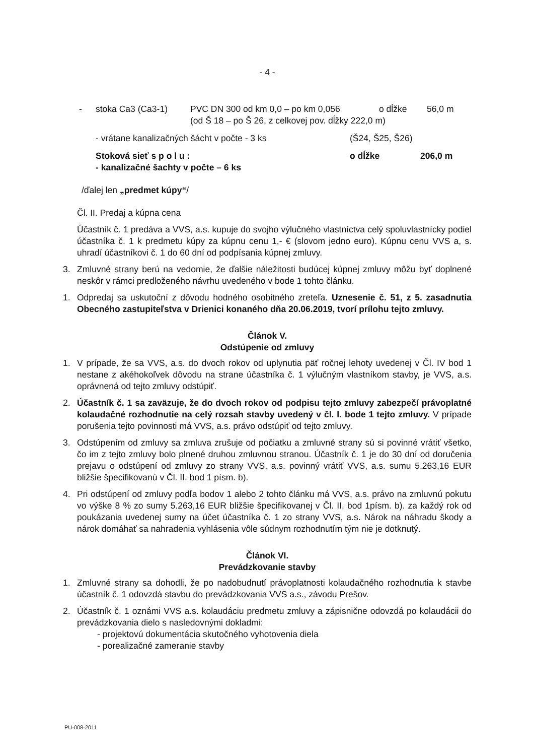- 4 -
- stoka Ca3 (Ca3-1) PVC DN 300 od km 0,0 – po km 0,056 o dĺžke 56,0 m
(od Š 18 – po Š 26, z celkovej pov. dĺžky 222,0 m)
- vrátane kanalizačných šácht v počte - 3 ks (Š24, Š25, Š26)
Stoková sieť s p o l u : o dĺžke 206,0 m
- kanalizačné šachty v počte – 6 ks
/ďalej len „predmet kúpy“/
Čl. II. Predaj a kúpna cena
Účastník č. 1 predáva a VVS, a.s. kupuje do svojho výlučného vlastníctva celý spoluvlastnícky podiel účastníka č. 1 k predmetu kúpy za kúpnu cenu 1,- € (slovom jedno euro). Kúpnu cenu VVS a, s. uhradí účastníkovi č. 1 do 60 dní od podpísania kúpnej zmluvy.
3. Zmluvné strany berú na vedomie, že ďalšie náležitosti budúcej kúpnej zmluvy môžu byť doplnené neskôr v rámci predloženého návrhu uvedeného v bode 1 tohto článku.
1. Odpredaj sa uskutoční z dôvodu hodného osobitného zreteľa. Uznesenie č. 51, z 5. zasadnutia Obecného zastupiteľstva v Drienici konaného dňa 20.06.2019, tvorí prílohu tejto zmluvy.
Článok V.
Odstúpenie od zmluvy
1. V prípade, že sa VVS, a.s. do dvoch rokov od uplynutia päť ročnej lehoty uvedenej v Čl. IV bod 1 nestane z akéhokoľvek dôvodu na strane účastníka č. 1 výlučným vlastníkom stavby, je VVS, a.s. oprávnená od tejto zmluvy odstúpiť.
2. Účastník č. 1 sa zaväzuje, že do dvoch rokov od podpisu tejto zmluvy zabezpečí právoplatné kolaudačné rozhodnutie na celý rozsah stavby uvedený v čl. I. bode 1 tejto zmluvy. V prípade porušenia tejto povinnosti má VVS, a.s. právo odstúpiť od tejto zmluvy.
3. Odstúpením od zmluvy sa zmluva zrušuje od počiatku a zmluvné strany sú si povinné vrátiť všetko, čo im z tejto zmluvy bolo plnené druhou zmluvnou stranou. Účastník č. 1 je do 30 dní od doručenia prejavu o odstúpení od zmluvy zo strany VVS, a.s. povinný vrátiť VVS, a.s. sumu 5.263,16 EUR bližšie špecifikovanú v Čl. II. bod 1 písm. b).
4. Pri odstúpení od zmluvy podľa bodov 1 alebo 2 tohto článku má VVS, a.s. právo na zmluvnú pokutu vo výške 8 % zo sumy 5.263,16 EUR bližšie špecifikovanej v Čl. II. bod 1písm. b). za každý rok od poukázania uvedenej sumy na účet účastníka č. 1 zo strany VVS, a.s. Nárok na náhradu škody a nárok domáhať sa nahradenia vyhlásenia vôle súdnym rozhodnutím tým nie je dotknutý.
Článok VI.
Prevádzkovanie stavby
1. Zmluvné strany sa dohodli, že po nadobudnutí právoplatnosti kolaudačného rozhodnutia k stavbe účastník č. 1 odovzdá stavbu do prevádzkovania VVS a.s., závodu Prešov.
2. Účastník č. 1 oznámi VVS a.s. kolaudáciu predmetu zmluvy a zápisnične odovzdá po kolaudácii do prevádzkovania dielo s nasledovnými dokladmi:
- projektovú dokumentácia skutočného vyhotovenia diela
- porealizačné zameranie stavby
PU-008-2011